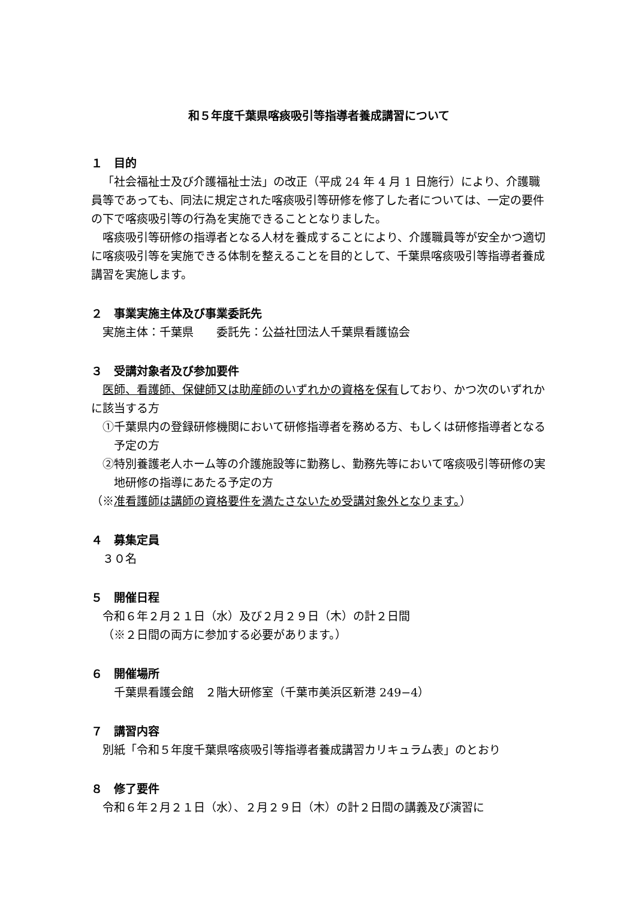和５年度千葉県喀痰吸引等指導者養成講習について
１　目的
「社会福祉士及び介護福祉士法」の改正（平成 24 年 4 月 1 日施行）により、介護職員等であっても、同法に規定された喀痰吸引等研修を修了した者については、一定の要件の下で喀痰吸引等の行為を実施できることとなりました。
喀痰吸引等研修の指導者となる人材を養成することにより、介護職員等が安全かつ適切に喀痰吸引等を実施できる体制を整えることを目的として、千葉県喀痰吸引等指導者養成講習を実施します。
２　事業実施主体及び事業委託先
実施主体：千葉県　　委託先：公益社団法人千葉県看護協会
３　受講対象者及び参加要件
医師、看護師、保健師又は助産師のいずれかの資格を保有しており、かつ次のいずれかに該当する方
①千葉県内の登録研修機関において研修指導者を務める方、もしくは研修指導者となる予定の方
②特別養護老人ホーム等の介護施設等に勤務し、勤務先等において喀痰吸引等研修の実地研修の指導にあたる予定の方
（※准看護師は講師の資格要件を満たさないため受講対象外となります。）
４　募集定員
３０名
５　開催日程
令和６年２月２１日（水）及び２月２９日（木）の計２日間
（※２日間の両方に参加する必要があります。）
６　開催場所
千葉県看護会館　２階大研修室（千葉市美浜区新港 249−4）
７　講習内容
別紙「令和５年度千葉県喀痰吸引等指導者養成講習カリキュラム表」のとおり
８　修了要件
令和６年２月２１日（水）、２月２９日（木）の計２日間の講義及び演習に